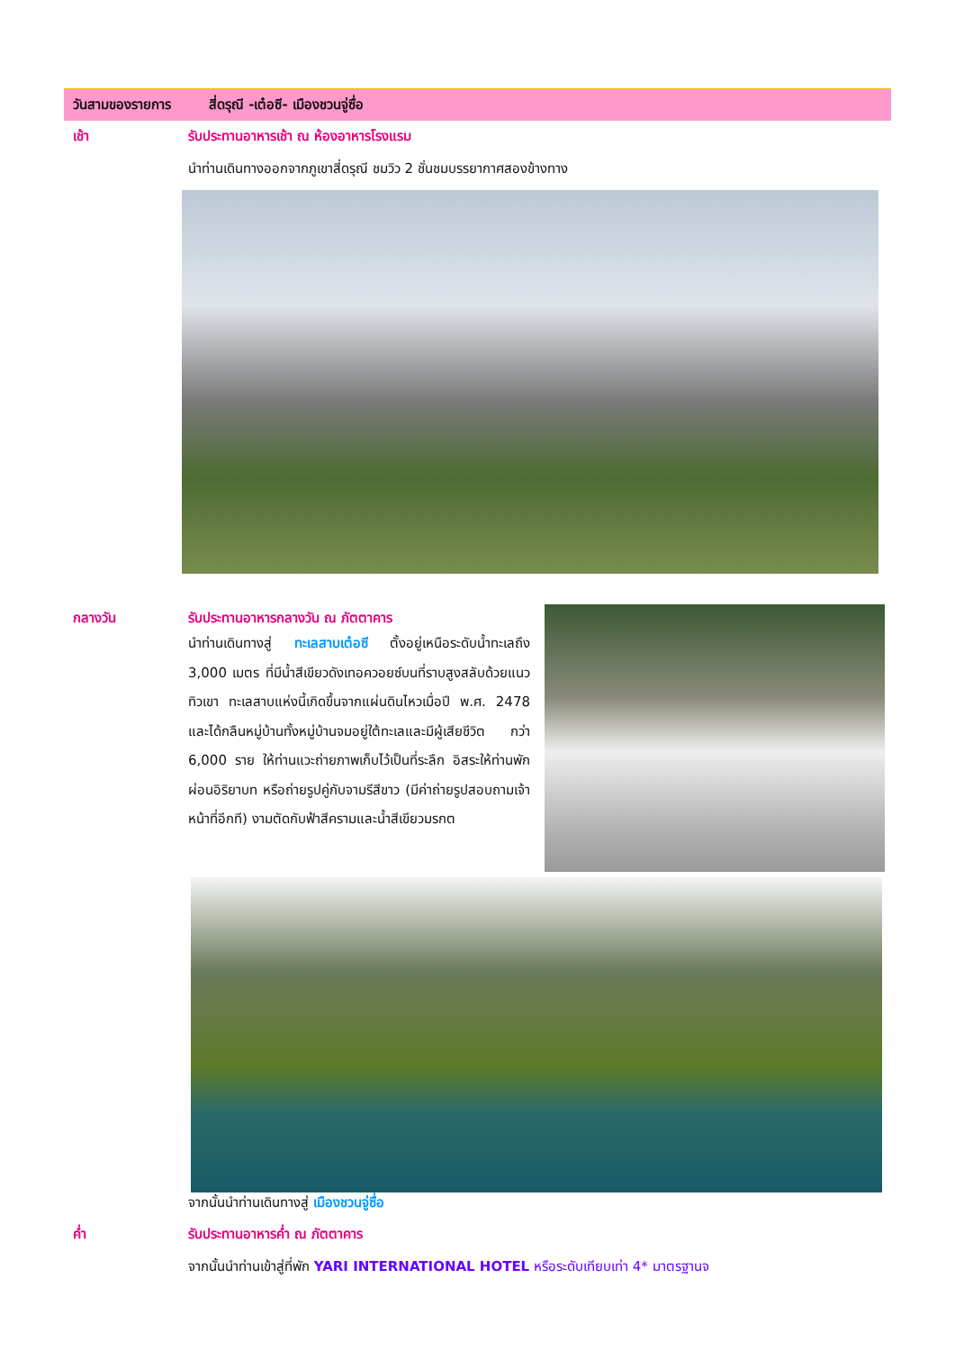วันสามของรายการ สี่ดรุณี -เต๋อซี- เมืองชวนจู่ซื่อ
เช้า รับประทานอาหารเช้า ณ ห้องอาหารโรงแรม
นำท่านเดินทางออกจากภูเขาสี่ดรุณี ชมวิว 2 ชั่นชมบรรยากาศสองข้างทาง
กลางวัน รับประทานอาหารกลางวัน ณ ภัตตาคาร
นำท่านเดินทางสู่ ทะเลสาบเต๋อซี ตั้งอยู่เหนือระดับน้ำทะเลถึง 3,000 เมตร ที่มีน้ำสีเขียวดังเทอควอยซ์บนที่ราบสูงสลับด้วยแนวทิวเขา ทะเลสาบแห่งนี้เกิดขึ้นจากแผ่นดินไหวเมื่อปี พ.ศ. 2478 และได้กลืนหมู่บ้านทั้งหมู่บ้านจมอยู่ใต้ทะเลและมีผู้เสียชีวิต กว่า 6,000 ราย ให้ท่านแวะถ่ายภาพเก็บไว้เป็นที่ระลึก อิสระให้ท่านพักผ่อนอิริยาบท หรือถ่ายรูปคู่กับจามรีสีขาว (มีค่าถ่ายรูปสอบถามเจ้าหน้าที่อีกที) งามตัดกับฟ้าสีครามและน้ำสีเขียวมรกต
จากนั้นนำท่านเดินทางสู่ เมืองชวนจู่ซื่อ
ค่ำ รับประทานอาหารค่ำ ณ ภัตตาคาร
จากนั้นนำท่านเข้าสู่ที่พัก YARI INTERNATIONAL HOTEL หรือระดับเทียบเท่า 4* มาตรฐานจ